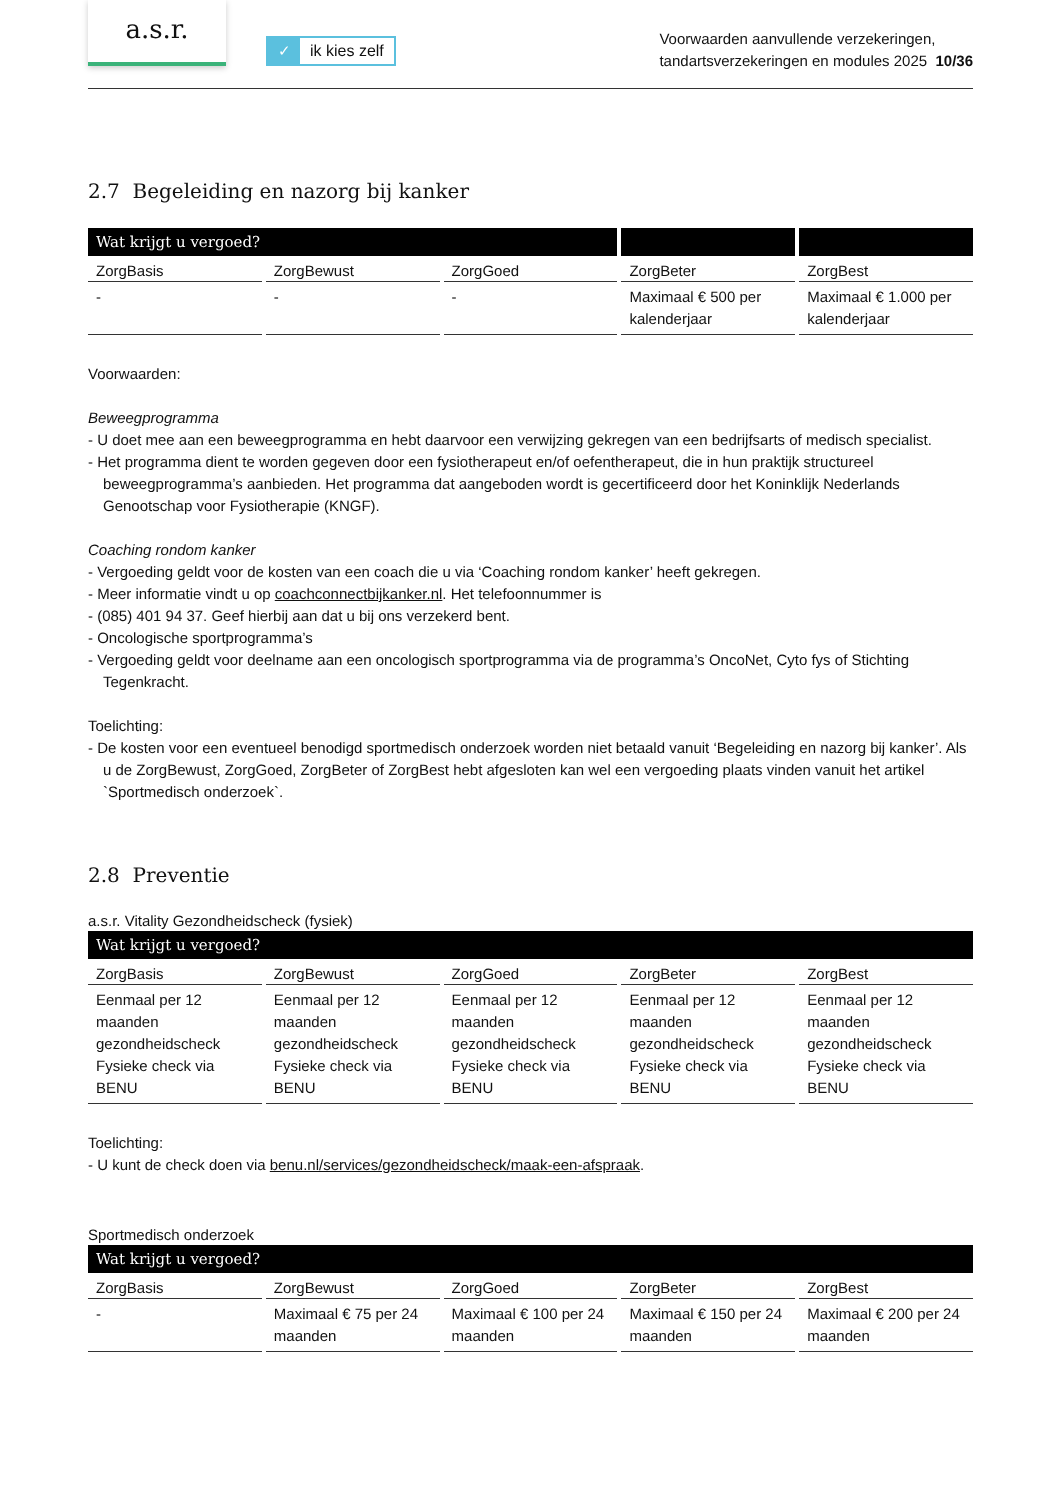a.s.r.
✓ ik kies zelf
Voorwaarden aanvullende verzekeringen,
tandartsverzekeringen en modules 2025 10/36
2.7 Begeleiding en nazorg bij kanker
| Wat krijgt u vergoed? | | | | |
| --- | --- | --- | --- | --- |
| ZorgBasis | ZorgBewust | ZorgGoed | ZorgBeter | ZorgBest |
| - | - | - | Maximaal € 500 per kalenderjaar | Maximaal € 1.000 per kalenderjaar |
Voorwaarden:
Beweegprogramma
- U doet mee aan een beweegprogramma en hebt daarvoor een verwijzing gekregen van een bedrijfsarts of medisch specialist.
- Het programma dient te worden gegeven door een fysiotherapeut en/of oefentherapeut, die in hun praktijk structureel beweegprogramma’s aanbieden. Het programma dat aangeboden wordt is gecertificeerd door het Koninklijk Nederlands Genootschap voor Fysiotherapie (KNGF).
Coaching rondom kanker
- Vergoeding geldt voor de kosten van een coach die u via ‘Coaching rondom kanker’ heeft gekregen.
- Meer informatie vindt u op coachconnectbijkanker.nl. Het telefoonnummer is
- (085) 401 94 37. Geef hierbij aan dat u bij ons verzekerd bent.
- Oncologische sportprogramma’s
- Vergoeding geldt voor deelname aan een oncologisch sportprogramma via de programma’s OncoNet, Cyto fys of Stichting Tegenkracht.
Toelichting:
- De kosten voor een eventueel benodigd sportmedisch onderzoek worden niet betaald vanuit ‘Begeleiding en nazorg bij kanker’. Als u de ZorgBewust, ZorgGoed, ZorgBeter of ZorgBest hebt afgesloten kan wel een vergoeding plaats vinden vanuit het artikel `Sportmedisch onderzoek`.
2.8 Preventie
a.s.r. Vitality Gezondheidscheck (fysiek)
| Wat krijgt u vergoed? | | | | |
| --- | --- | --- | --- | --- |
| ZorgBasis | ZorgBewust | ZorgGoed | ZorgBeter | ZorgBest |
| Eenmaal per 12 maanden gezondheidscheck Fysieke check via BENU | Eenmaal per 12 maanden gezondheidscheck Fysieke check via BENU | Eenmaal per 12 maanden gezondheidscheck Fysieke check via BENU | Eenmaal per 12 maanden gezondheidscheck Fysieke check via BENU | Eenmaal per 12 maanden gezondheidscheck Fysieke check via BENU |
Toelichting:
- U kunt de check doen via benu.nl/services/gezondheidscheck/maak-een-afspraak.
Sportmedisch onderzoek
| Wat krijgt u vergoed? | | | | |
| --- | --- | --- | --- | --- |
| ZorgBasis | ZorgBewust | ZorgGoed | ZorgBeter | ZorgBest |
| - | Maximaal € 75 per 24 maanden | Maximaal € 100 per 24 maanden | Maximaal € 150 per 24 maanden | Maximaal € 200 per 24 maanden |